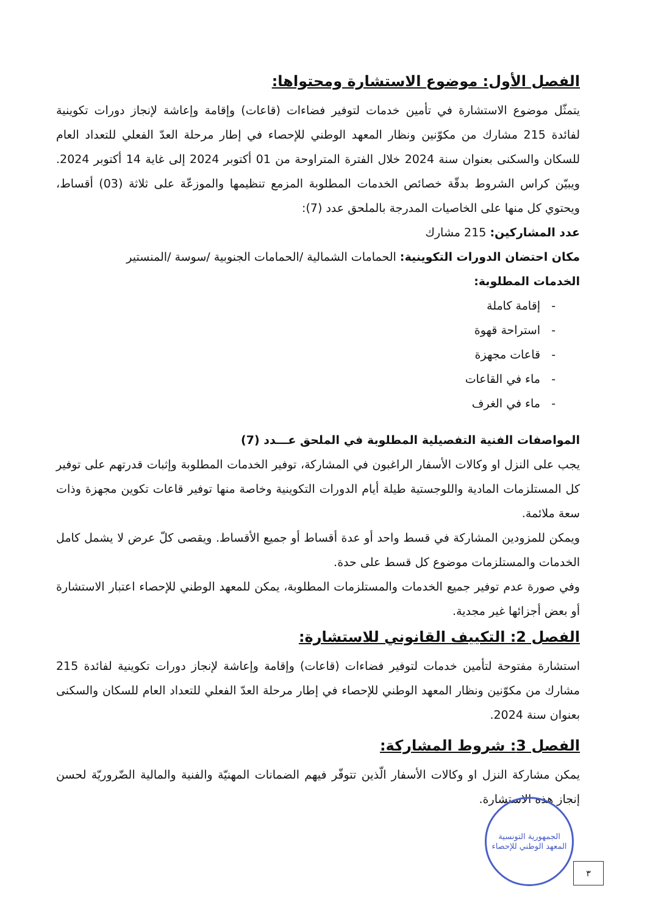الفصل الأول: موضوع الاستشارة ومحتواها:
يتمثّل موضوع الاستشارة في تأمين خدمات لتوفير فضاءات (قاعات) وإقامة وإعاشة لإنجاز دورات تكوينية لفائدة 215 مشارك من مكوّنين ونظار المعهد الوطني للإحصاء في إطار مرحلة العدّ الفعلي للتعداد العام للسكان والسكنى بعنوان سنة 2024 خلال الفترة المتراوحة من 01 أكتوبر 2024 إلى غاية 14 أكتوبر 2024. ويبيّن كراس الشروط بدقّة خصائص الخدمات المطلوبة المزمع تنظيمها والموزعّة على ثلاثة (03) أقساط، ويحتوي كل منها على الخاصيات المدرجة بالملحق عدد (7):
عدد المشاركين: 215 مشارك
مكان احتضان الدورات التكوينية: الحمامات الشمالية /الحمامات الجنوبية /سوسة /المنستير
الخدمات المطلوبة:
- إقامة كاملة
- استراحة قهوة
- قاعات مجهزة
- ماء في القاعات
- ماء في الغرف
المواصفات الفنية التفصيلية المطلوبة في الملحق عـــدد (7)
يجب على النزل او وكالات الأسفار الراغبون في المشاركة، توفير الخدمات المطلوبة وإثبات قدرتهم على توفير كل المستلزمات المادية واللوجستية طيلة أيام الدورات التكوينية وخاصة منها توفير قاعات تكوين مجهزة وذات سعة ملائمة.
ويمكن للمزودين المشاركة في قسط واحد أو عدة أقساط أو جميع الأقساط. ويقصى كلّ عرض لا يشمل كامل الخدمات والمستلزمات موضوع كل قسط على حدة.
وفي صورة عدم توفير جميع الخدمات والمستلزمات المطلوبة، يمكن للمعهد الوطني للإحصاء اعتبار الاستشارة أو بعض أجزائها غير مجدية.
الفصل 2: التكييف القانوني للاستشارة:
استشارة مفتوحة لتأمين خدمات لتوفير فضاءات (قاعات) وإقامة وإعاشة لإنجاز دورات تكوينية لفائدة 215 مشارك من مكوّنين ونظار المعهد الوطني للإحصاء في إطار مرحلة العدّ الفعلي للتعداد العام للسكان والسكنى بعنوان سنة 2024.
الفصل 3: شروط المشاركة:
يمكن مشاركة النزل او وكالات الأسفار الّذين تتوفّر فيهم الضمانات المهنيّة والفنية والمالية الضّروريّة لحسن إنجاز هذه الاستشارة.
الجمهورية التونسية
المعهد الوطني للإحصاء
٣